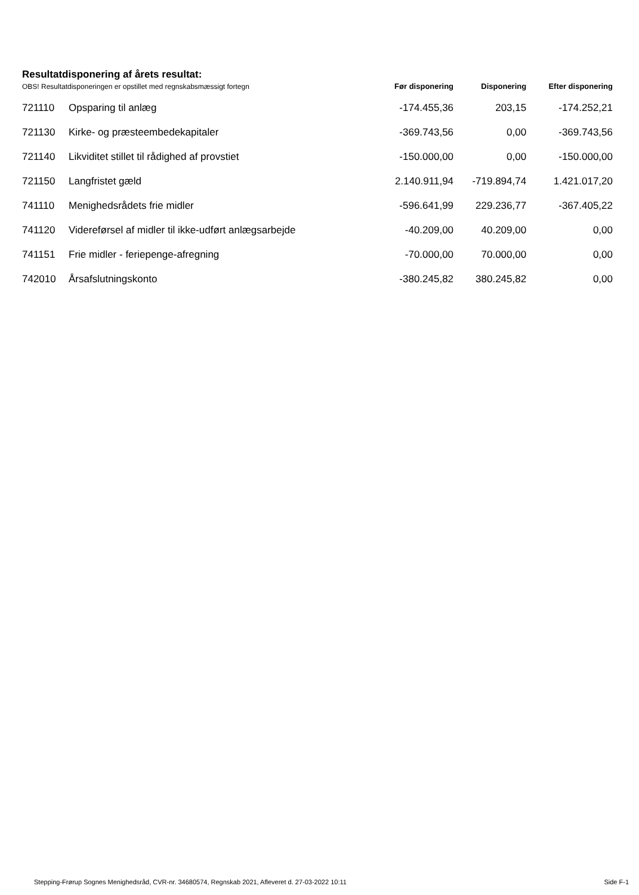Resultatdisponering af årets resultat:
| OBS! Resultatdisponeringen er opstillet med regnskabsmæssigt fortegn | | Før disponering | Disponering | Efter disponering |
| --- | --- | --- | --- | --- |
| 721110 | Opsparing til anlæg | -174.455,36 | 203,15 | -174.252,21 |
| 721130 | Kirke- og præsteembedekapitaler | -369.743,56 | 0,00 | -369.743,56 |
| 721140 | Likviditet stillet til rådighed af provstiet | -150.000,00 | 0,00 | -150.000,00 |
| 721150 | Langfristet gæld | 2.140.911,94 | -719.894,74 | 1.421.017,20 |
| 741110 | Menighedsrådets frie midler | -596.641,99 | 229.236,77 | -367.405,22 |
| 741120 | Videreførsel af midler til ikke-udført anlægsarbejde | -40.209,00 | 40.209,00 | 0,00 |
| 741151 | Frie midler - feriepenge-afregning | -70.000,00 | 70.000,00 | 0,00 |
| 742010 | Årsafslutningskonto | -380.245,82 | 380.245,82 | 0,00 |
Stepping-Frørup Sognes Menighedsråd, CVR-nr. 34680574, Regnskab 2021, Afleveret d. 27-03-2022 10:11 Side F-1